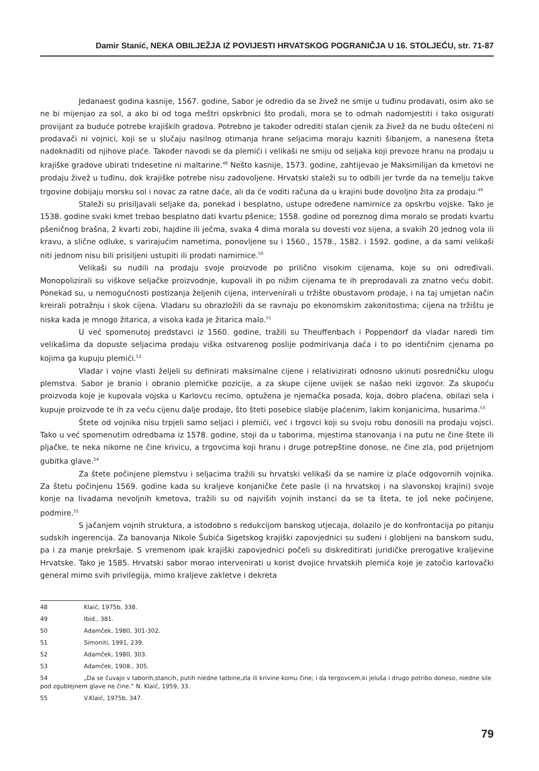Damir Stanić, NEKA OBILJEŽJA IZ POVIJESTI HRVATSKOG POGRANIČJA U 16. STOLJEĆU, str. 71-87
Jedanaest godina kasnije, 1567. godine, Sabor je odredio da se živež ne smije u tuđinu prodavati, osim ako se ne bi mijenjao za sol, a ako bi od toga meštri opskrbnici što prodali, mora se to odmah nadomjestiti i tako osigurati provijant za buduće potrebe krajiških gradova. Potrebno je također odrediti stalan cjenik za živež da ne budu oštećeni ni prodavači ni vojnici, koji se u slučaju nasilnog otimanja hrane seljacima moraju kazniti šibanjem, a nanesena šteta nadoknaditi od njihove plaće. Također navodi se da plemići i velikaši ne smiju od seljaka koji prevoze hranu na prodaju u krajiške gradove ubirati tridesetine ni maltarine.<sup>48</sup> Nešto kasnije, 1573. godine, zahtijevao je Maksimilijan da kmetovi ne prodaju živež u tuđinu, dok krajiške potrebe nisu zadovoljene. Hrvatski staleži su to odbili jer tvrde da na temelju takve trgovine dobijaju morsku sol i novac za ratne daće, ali da će voditi računa da u krajini bude dovoljno žita za prodaju.<sup>49</sup>
Staleži su prisiljavali seljake da, ponekad i besplatno, ustupe određene namirnice za opskrbu vojske. Tako je 1538. godine svaki kmet trebao besplatno dati kvartu pšenice; 1558. godine od poreznog dima moralo se prodati kvartu pšeničnog brašna, 2 kvarti zobi, hajdine ili ječma, svaka 4 dima morala su dovesti voz sijena, a svakih 20 jednog vola ili kravu, a slične odluke, s varirajućim nametima, ponovljene su i 1560., 1578., 1582. i 1592. godine, a da sami velikaši niti jednom nisu bili prisiljeni ustupiti ili prodati namirnice.<sup>50</sup>
Velikaši su nudili na prodaju svoje proizvode po prilično visokim cijenama, koje su oni određivali. Monopolizirali su viškove seljačke proizvodnje, kupovali ih po nižim cijenama te ih preprodavali za znatno veću dobit. Ponekad su, u nemogućnosti postizanja željenih cijena, intervenirali u tržište obustavom prodaje, i na taj umjetan način kreirali potražnju i skok cijena. Vladaru su obrazložili da se ravnaju po ekonomskim zakonitostima; cijena na tržištu je niska kada je mnogo žitarica, a visoka kada je žitarica malo.<sup>51</sup>
U već spomenutoj predstavci iz 1560. godine, tražili su Theuffenbach i Poppendorf da vladar naredi tim velikašima da dopuste seljacima prodaju viška ostvarenog poslije podmirivanja daća i to po identičnim cjenama po kojima ga kupuju plemići.<sup>52</sup>
Vladar i vojne vlasti željeli su definirati maksimalne cijene i relativizirati odnosno ukinuti posredničku ulogu plemstva. Sabor je branio i obranio plemićke pozicije, a za skupe cijene uvijek se našao neki izgovor. Za skupoću proizvoda koje je kupovala vojska u Karlovcu recimo, optužena je njemačka posada, koja, dobro plaćena, obilazi sela i kupuje proizvode te ih za veću cijenu dalje prodaje, što šteti posebice slabije plaćenim, lakim konjanicima, husarima.<sup>53</sup>
Štete od vojnika nisu trpjeli samo seljaci i plemići, već i trgovci koji su svoju robu donosili na prodaju vojsci. Tako u već spomenutim odredbama iz 1578. godine, stoji da u taborima, mjestima stanovanja i na putu ne čine štete ili pljačke, te neka nikome ne čine krivicu, a trgovcima koji hranu i druge potrepštine donose, ne čine zla, pod prijetnjom gubitka glave.<sup>54</sup>
Za štete počinjene plemstvu i seljacima tražili su hrvatski velikaši da se namire iz plaće odgovornih vojnika. Za štetu počinjenu 1569. godine kada su kraljeve konjaničke čete pasle (i na hrvatskoj i na slavonskoj krajini) svoje konje na livadama nevoljnih kmetova, tražili su od najviših vojnih instanci da se ta šteta, te još neke počinjene, podmire.<sup>55</sup>
S jačanjem vojnih struktura, a istodobno s redukcijom banskog utjecaja, dolazilo je do konfrontacija po pitanju sudskih ingerencija. Za banovanja Nikole Šubića Sigetskog krajiški zapovjednici su suđeni i globljeni na banskom sudu, pa i za manje prekršaje. S vremenom ipak krajiški zapovjednici počeli su diskreditirati juridičke prerogative kraljevine Hrvatske. Tako je 1585. Hrvatski sabor morao intervenirati u korist dvojice hrvatskih plemića koje je zatočio karlovački general mimo svih privilegija, mimo kraljeve zakletve i dekreta
48 Klaić, 1975b, 338.
49 Ibid., 381.
50 Adamček, 1980, 301-302.
51 Simoniti, 1991, 239.
52 Adamček, 1980, 303.
53 Adamček, 1908., 305.
54 „Da se čuvajo v taborih,stancih, putih niedne tatbine,zla ili krivine komu čine; i da tergovcem,ki jeluša i drugo potribo doneso, niedne sile pod zgublejnem glave ne čine.“ N. Klaić, 1959, 33.
55 V.Klaić, 1975b, 347.
79